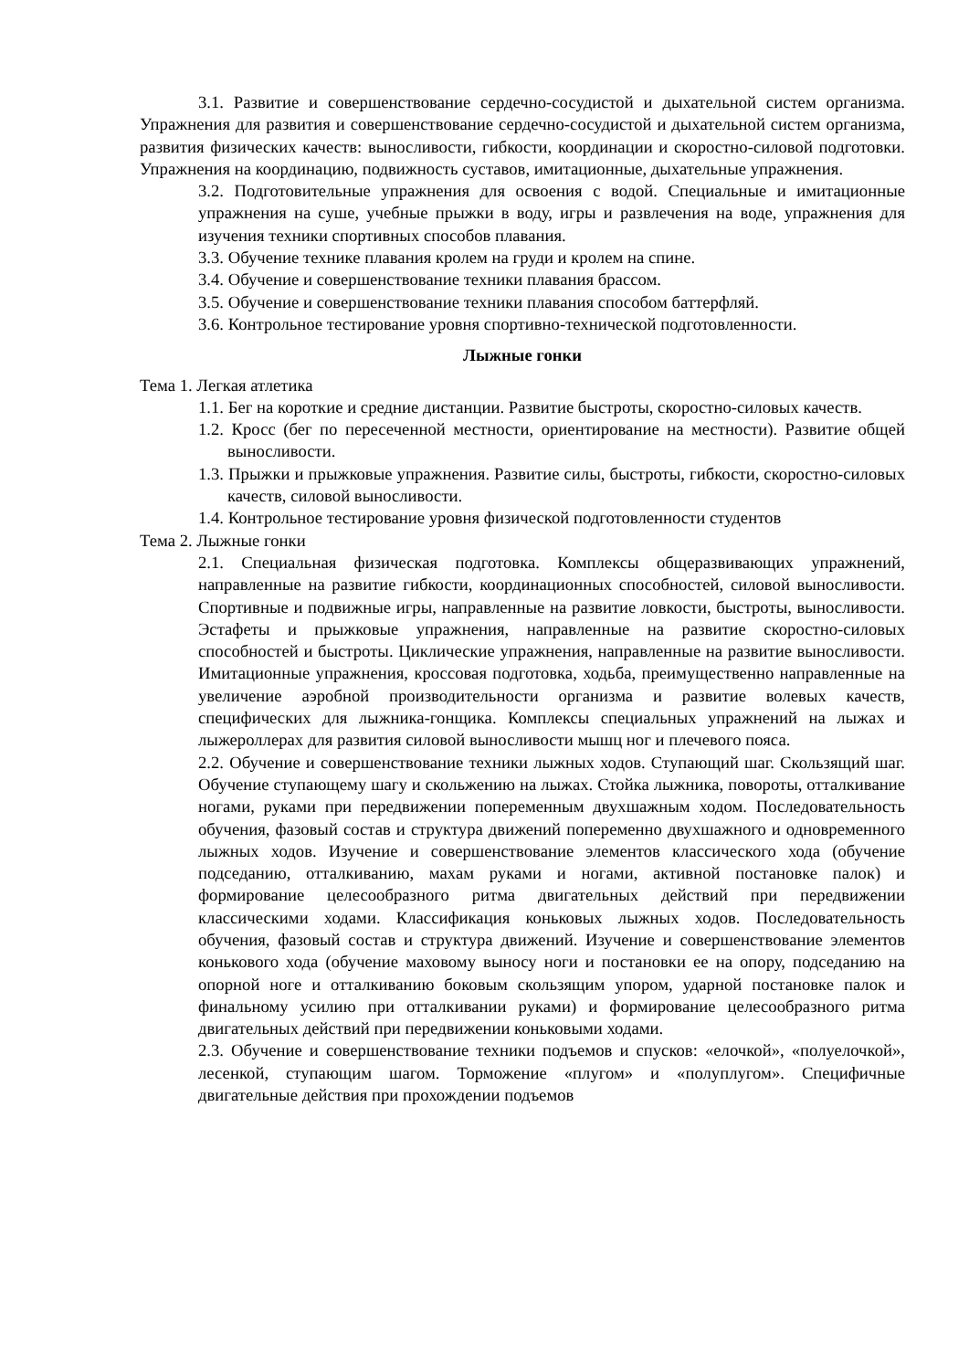3.1. Развитие и совершенствование сердечно-сосудистой и дыхательной систем организма. Упражнения для развития и совершенствование сердечно-сосудистой и дыхательной систем организма, развития физических качеств: выносливости, гибкости, координации и скоростно-силовой подготовки. Упражнения на координацию, подвижность суставов, имитационные, дыхательные упражнения.
3.2. Подготовительные упражнения для освоения с водой. Специальные и имитационные упражнения на суше, учебные прыжки в воду, игры и развлечения на воде, упражнения для изучения техники спортивных способов плавания.
3.3. Обучение технике плавания кролем на груди и кролем на спине.
3.4. Обучение и совершенствование техники плавания брассом.
3.5. Обучение и совершенствование техники плавания способом баттерфляй.
3.6. Контрольное тестирование уровня спортивно-технической подготовленности.
Лыжные гонки
Тема 1. Легкая атлетика
1.1. Бег на короткие и средние дистанции. Развитие быстроты, скоростно-силовых качеств.
1.2. Кросс (бег по пересеченной местности, ориентирование на местности). Развитие общей выносливости.
1.3. Прыжки и прыжковые упражнения. Развитие силы, быстроты, гибкости, скоростно-силовых качеств, силовой выносливости.
1.4. Контрольное тестирование уровня физической подготовленности студентов
Тема 2. Лыжные гонки
2.1. Специальная физическая подготовка. Комплексы общеразвивающих упражнений, направленные на развитие гибкости, координационных способностей, силовой выносливости. Спортивные и подвижные игры, направленные на развитие ловкости, быстроты, выносливости. Эстафеты и прыжковые упражнения, направленные на развитие скоростно-силовых способностей и быстроты. Циклические упражнения, направленные на развитие выносливости. Имитационные упражнения, кроссовая подготовка, ходьба, преимущественно направленные на увеличение аэробной производительности организма и развитие волевых качеств, специфических для лыжника-гонщика. Комплексы специальных упражнений на лыжах и лыжероллерах для развития силовой выносливости мышц ног и плечевого пояса.
2.2. Обучение и совершенствование техники лыжных ходов. Ступающий шаг. Скользящий шаг. Обучение ступающему шагу и скольжению на лыжах. Стойка лыжника, повороты, отталкивание ногами, руками при передвижении попеременным двухшажным ходом. Последовательность обучения, фазовый состав и структура движений попеременно двухшажного и одновременного лыжных ходов. Изучение и совершенствование элементов классического хода (обучение подседанию, отталкиванию, махам руками и ногами, активной постановке палок) и формирование целесообразного ритма двигательных действий при передвижении классическими ходами. Классификация коньковых лыжных ходов. Последовательность обучения, фазовый состав и структура движений. Изучение и совершенствование элементов конькового хода (обучение маховому выносу ноги и постановки ее на опору, подседанию на опорной ноге и отталкиванию боковым скользящим упором, ударной постановке палок и финальному усилию при отталкивании руками) и формирование целесообразного ритма двигательных действий при передвижении коньковыми ходами.
2.3. Обучение и совершенствование техники подъемов и спусков: «елочкой», «полуелочкой», лесенкой, ступающим шагом. Торможение «плугом» и «полуплугом». Специфичные двигательные действия при прохождении подъемов